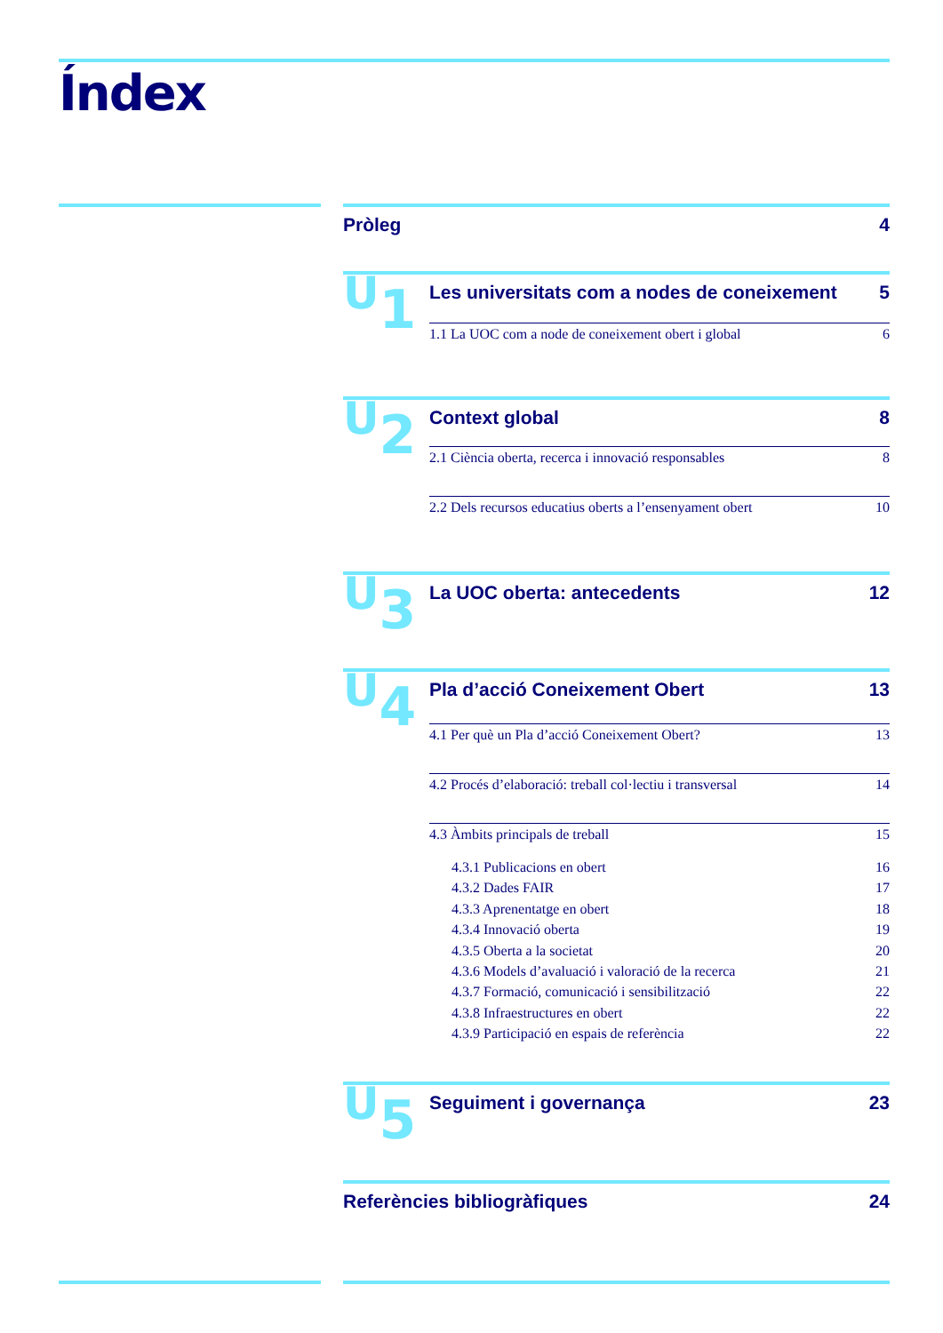Índex
Pròleg 4
U<sub>1</sub>
Les universitats com a nodes de coneixement 5
1.1 La UOC com a node de coneixement obert i global 6
U<sub>2</sub>
Context global 8
2.1 Ciència oberta, recerca i innovació responsables 8
2.2 Dels recursos educatius oberts a l’ensenyament obert 10
U<sub>3</sub>
La UOC oberta: antecedents 12
U<sub>4</sub>
Pla d’acció Coneixement Obert 13
4.1 Per què un Pla d’acció Coneixement Obert? 13
4.2 Procés d’elaboració: treball col·lectiu i transversal 14
4.3 Àmbits principals de treball 15
4.3.1 Publicacions en obert 16
4.3.2 Dades FAIR 17
4.3.3 Aprenentatge en obert 18
4.3.4 Innovació oberta 19
4.3.5 Oberta a la societat 20
4.3.6 Models d’avaluació i valoració de la recerca 21
4.3.7 Formació, comunicació i sensibilització 22
4.3.8 Infraestructures en obert 22
4.3.9 Participació en espais de referència 22
U<sub>5</sub>
Seguiment i governança 23
Referències bibliogràfiques 24